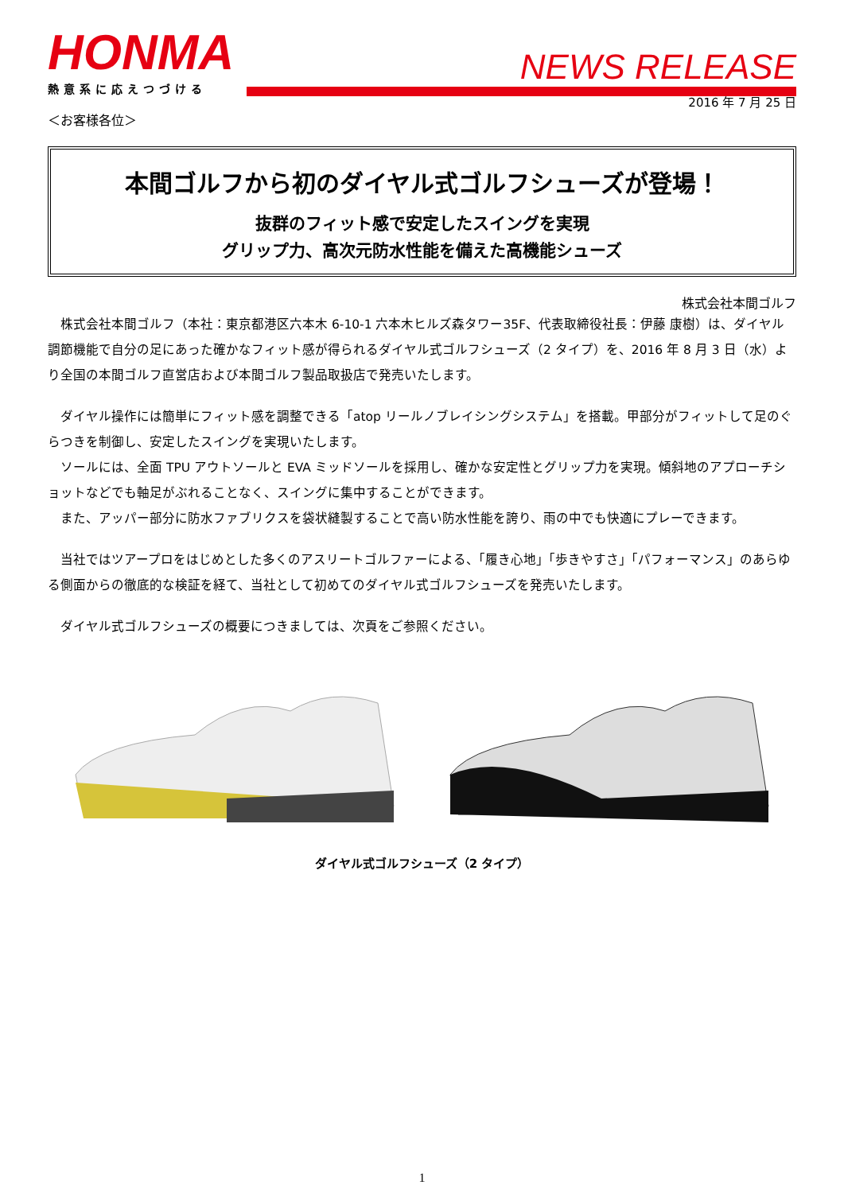HONMA
熱意系に応えつづける
NEWS RELEASE
2016 年 7 月 25 日
＜お客様各位＞
本間ゴルフから初のダイヤル式ゴルフシューズが登場！
抜群のフィット感で安定したスイングを実現
グリップ力、高次元防水性能を備えた高機能シューズ
株式会社本間ゴルフ
　株式会社本間ゴルフ（本社：東京都港区六本木 6-10-1 六本木ヒルズ森タワー35F、代表取締役社長：伊藤 康樹）は、ダイヤル調節機能で自分の足にあった確かなフィット感が得られるダイヤル式ゴルフシューズ（2 タイプ）を、2016 年 8 月 3 日（水）より全国の本間ゴルフ直営店および本間ゴルフ製品取扱店で発売いたします。
　ダイヤル操作には簡単にフィット感を調整できる「atop リールノブレイシングシステム」を搭載。甲部分がフィットして足のぐらつきを制御し、安定したスイングを実現いたします。
　ソールには、全面 TPU アウトソールと EVA ミッドソールを採用し、確かな安定性とグリップ力を実現。傾斜地のアプローチショットなどでも軸足がぶれることなく、スイングに集中することができます。
　また、アッパー部分に防水ファブリクスを袋状縫製することで高い防水性能を誇り、雨の中でも快適にプレーできます。
　当社ではツアープロをはじめとした多くのアスリートゴルファーによる、「履き心地」「歩きやすさ」「パフォーマンス」のあらゆる側面からの徹底的な検証を経て、当社として初めてのダイヤル式ゴルフシューズを発売いたします。
　ダイヤル式ゴルフシューズの概要につきましては、次頁をご参照ください。
ダイヤル式ゴルフシューズ（2 タイプ）
1